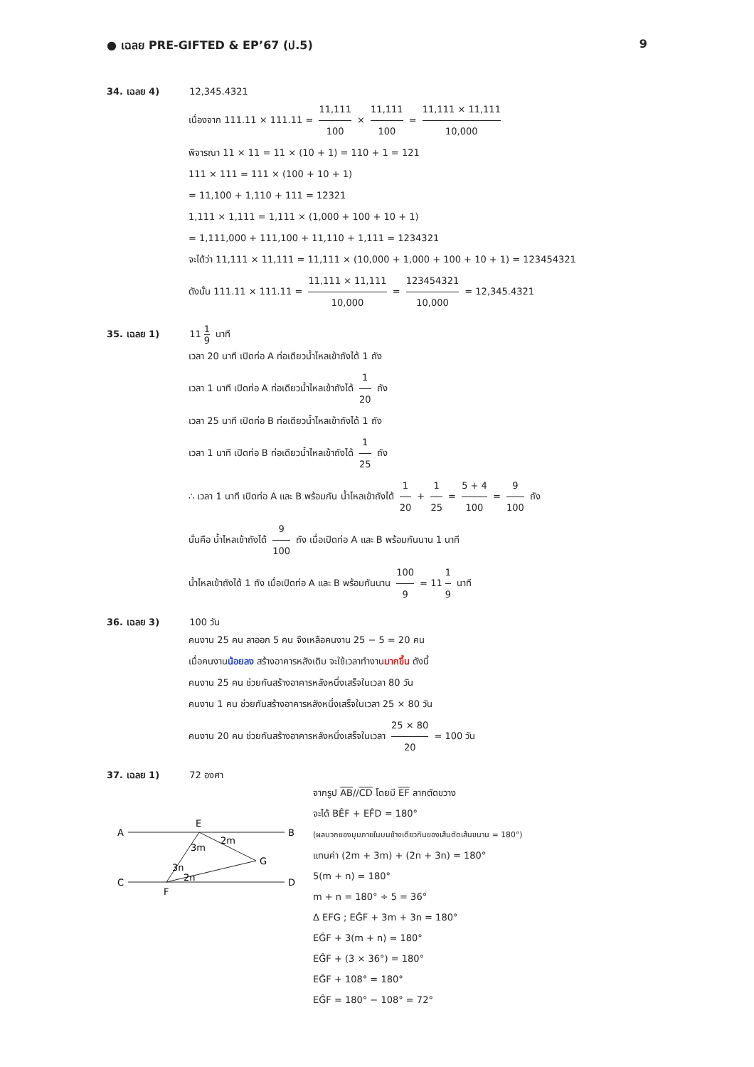● เฉลย PRE-GIFTED & EP’67 (ป.5) 9
34. เฉลย 4) 12,345.4321
เนื่องจาก 111.11 × 111.11 = 11,111 100 × 11,111 100 = 11,111 × 11,111 10,000
พิจารณา 11 × 11 = 11 × (10 + 1) = 110 + 1 = 121
111 × 111 = 111 × (100 + 10 + 1)
= 11,100 + 1,110 + 111 = 12321
1,111 × 1,111 = 1,111 × (1,000 + 100 + 10 + 1)
= 1,111,000 + 111,100 + 11,110 + 1,111 = 1234321
จะได้ว่า 11,111 × 11,111 = 11,111 × (10,000 + 1,000 + 100 + 10 + 1) = 123454321
ดังนั้น 111.11 × 111.11 = 11,111 × 11,111 10,000 = 123454321 10,000 = 12,345.4321
35. เฉลย 1) 11 1 9 นาที
เวลา 20 นาที เปิดท่อ A ท่อเดียวน้ำไหลเข้าถังได้ 1 ถัง
เวลา 1 นาที เปิดท่อ A ท่อเดียวน้ำไหลเข้าถังได้ 1 20 ถัง
เวลา 25 นาที เปิดท่อ B ท่อเดียวน้ำไหลเข้าถังได้ 1 ถัง
เวลา 1 นาที เปิดท่อ B ท่อเดียวน้ำไหลเข้าถังได้ 1 25 ถัง
∴ เวลา 1 นาที เปิดท่อ A และ B พร้อมกัน น้ำไหลเข้าถังได้ 1 20 + 1 25 = 5 + 4 100 = 9 100 ถัง
นั่นคือ น้ำไหลเข้าถังได้ 9 100 ถัง เมื่อเปิดท่อ A และ B พร้อมกันนาน 1 นาที
น้ำไหลเข้าถังได้ 1 ถัง เมื่อเปิดท่อ A และ B พร้อมกันนาน 100 9 = 11 1 9 นาที
36. เฉลย 3) 100 วัน
คนงาน 25 คน ลาออก 5 คน จึงเหลือคนงาน 25 − 5 = 20 คน
เมื่อคนงานน้อยลง สร้างอาคารหลังเดิม จะใช้เวลาทำงานมากขึ้น ดังนี้
คนงาน 25 คน ช่วยกันสร้างอาคารหลังหนึ่งเสร็จในเวลา 80 วัน
คนงาน 1 คน ช่วยกันสร้างอาคารหลังหนึ่งเสร็จในเวลา 25 × 80 วัน
คนงาน 20 คน ช่วยกันสร้างอาคารหลังหนึ่งเสร็จในเวลา 25 × 80 20 = 100 วัน
37. เฉลย 1) 72 องศา
A
B
E
G
C
D
F
2m
3m
3n
2n
จากรูป AB//CD โดยมี EF ลากตัดขวาง
จะได้ BÊF + EF̂D = 180°
(ผลบวกของมุมภายในบนข้างเดียวกันของเส้นตัดเส้นขนาน = 180°)
แทนค่า (2m + 3m) + (2n + 3n) = 180°
5(m + n) = 180°
m + n = 180° ÷ 5 = 36°
Δ EFG ; EĜF + 3m + 3n = 180°
EĜF + 3(m + n) = 180°
EĜF + (3 × 36°) = 180°
EĜF + 108° = 180°
EĜF = 180° − 108° = 72°